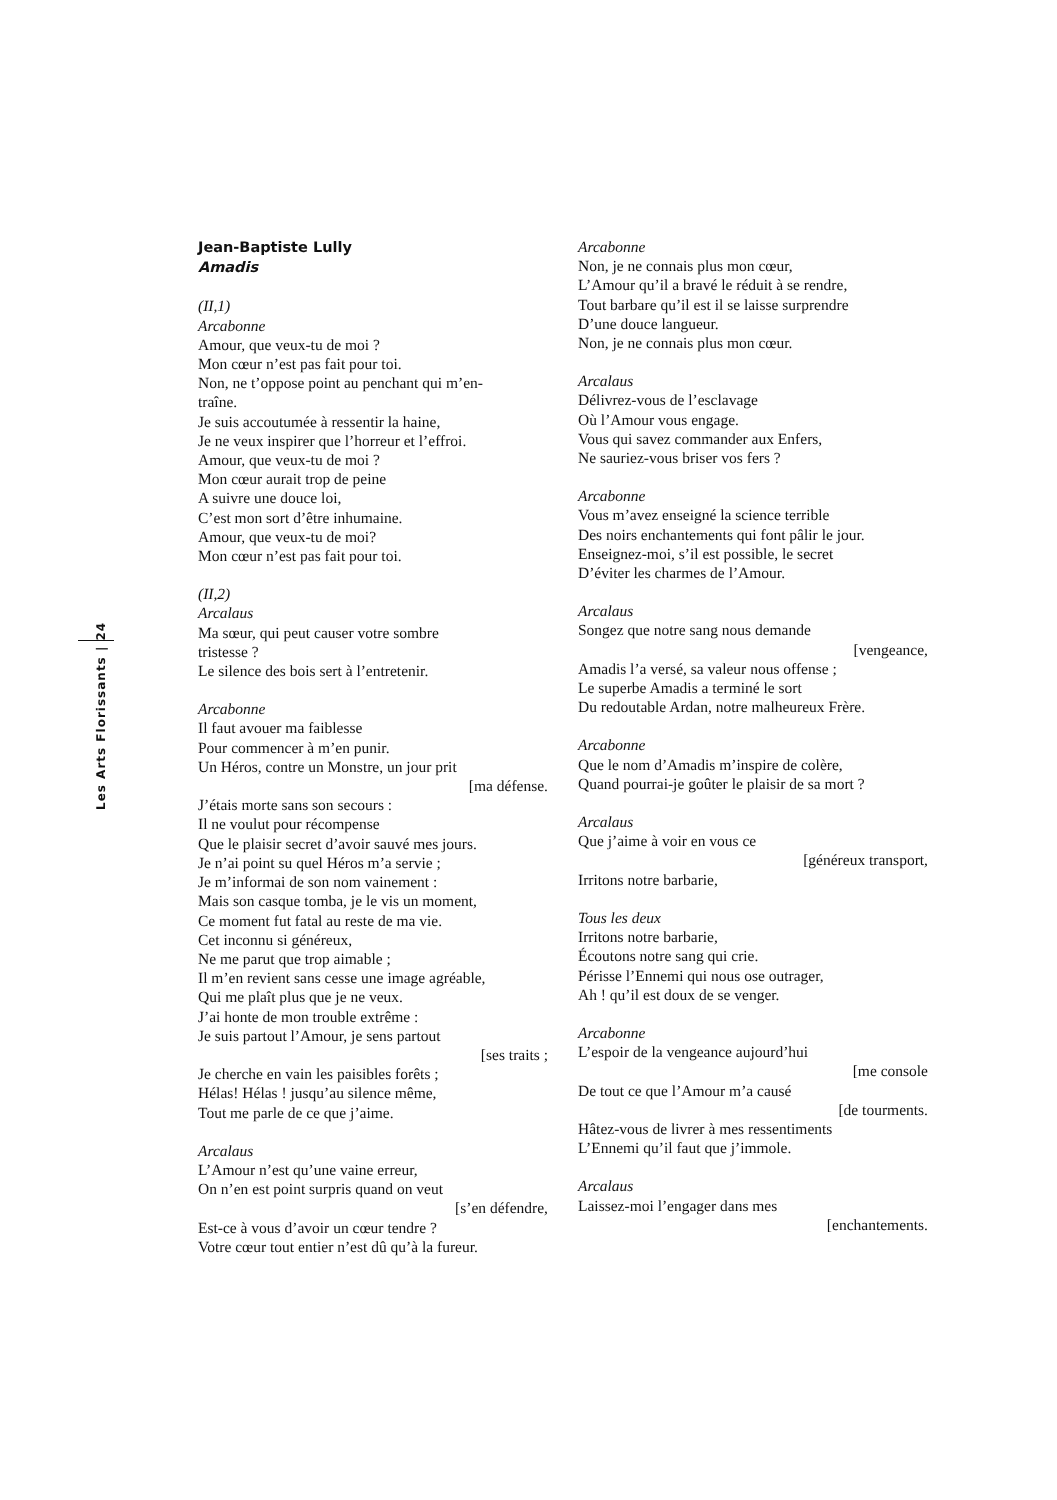Les Arts Florissants | 24
Jean-Baptiste Lully
Amadis
(II,1)
Arcabonne
Amour, que veux-tu de moi ?
Mon cœur n’est pas fait pour toi.
Non, ne t’oppose point au penchant qui m’en-
traîne.
Je suis accoutumée à ressentir la haine,
Je ne veux inspirer que l’horreur et l’effroi.
Amour, que veux-tu de moi ?
Mon cœur aurait trop de peine
A suivre une douce loi,
C’est mon sort d’être inhumaine.
Amour, que veux-tu de moi?
Mon cœur n’est pas fait pour toi.
(II,2)
Arcalaus
Ma sœur, qui peut causer votre sombre
tristesse ?
Le silence des bois sert à l’entretenir.
Arcabonne
Il faut avouer ma faiblesse
Pour commencer à m’en punir.
Un Héros, contre un Monstre, un jour prit
[ma défense.
J’étais morte sans son secours :
Il ne voulut pour récompense
Que le plaisir secret d’avoir sauvé mes jours.
Je n’ai point su quel Héros m’a servie ;
Je m’informai de son nom vainement :
Mais son casque tomba, je le vis un moment,
Ce moment fut fatal au reste de ma vie.
Cet inconnu si généreux,
Ne me parut que trop aimable ;
Il m’en revient sans cesse une image agréable,
Qui me plaît plus que je ne veux.
J’ai honte de mon trouble extrême :
Je suis partout l’Amour, je sens partout
[ses traits ;
Je cherche en vain les paisibles forêts ;
Hélas! Hélas ! jusqu’au silence même,
Tout me parle de ce que j’aime.
Arcalaus
L’Amour n’est qu’une vaine erreur,
On n’en est point surpris quand on veut
[s’en défendre,
Est-ce à vous d’avoir un cœur tendre ?
Votre cœur tout entier n’est dû qu’à la fureur.
Arcabonne
Non, je ne connais plus mon cœur,
L’Amour qu’il a bravé le réduit à se rendre,
Tout barbare qu’il est il se laisse surprendre
D’une douce langueur.
Non, je ne connais plus mon cœur.
Arcalaus
Délivrez-vous de l’esclavage
Où l’Amour vous engage.
Vous qui savez commander aux Enfers,
Ne sauriez-vous briser vos fers ?
Arcabonne
Vous m’avez enseigné la science terrible
Des noirs enchantements qui font pâlir le jour.
Enseignez-moi, s’il est possible, le secret
D’éviter les charmes de l’Amour.
Arcalaus
Songez que notre sang nous demande
[vengeance,
Amadis l’a versé, sa valeur nous offense ;
Le superbe Amadis a terminé le sort
Du redoutable Ardan, notre malheureux Frère.
Arcabonne
Que le nom d’Amadis m’inspire de colère,
Quand pourrai-je goûter le plaisir de sa mort ?
Arcalaus
Que j’aime à voir en vous ce
[généreux transport,
Irritons notre barbarie,
Tous les deux
Irritons notre barbarie,
Écoutons notre sang qui crie.
Périsse l’Ennemi qui nous ose outrager,
Ah ! qu’il est doux de se venger.
Arcabonne
L’espoir de la vengeance aujourd’hui
[me console
De tout ce que l’Amour m’a causé
[de tourments.
Hâtez-vous de livrer à mes ressentiments
L’Ennemi qu’il faut que j’immole.
Arcalaus
Laissez-moi l’engager dans mes
[enchantements.